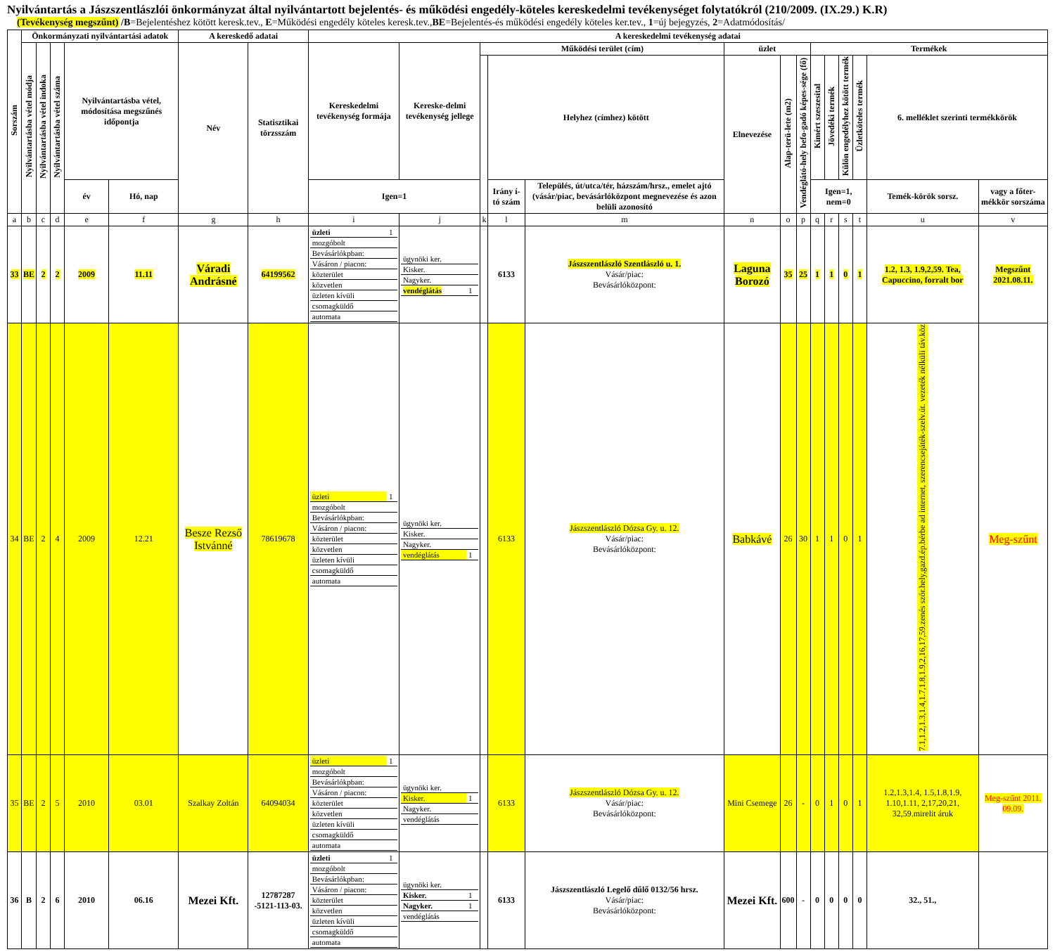Nyilvántartás a Jászszentlászlói önkormányzat által nyilvántartott bejelentés- és működési engedély-köteles kereskedelmi tevékenységet folytatókról (210/2009. (IX.29.) K.R)
(Tevékenység megszűnt) /B=Bejelentéshez kötött keresk.tev., E=Működési engedély köteles keresk.tev.,BE=Bejelentés-és működési engedély köteles ker.tev., 1=új bejegyzés, 2=Adatmódosítás/
| Sorszám | Önkormányzati nyilvántartási adatok | | | | | A kereskedő adatai | | A kereskedelmi tevékenység adatai | | | | | | | | | | | | | |
| --- | --- | --- | --- | --- | --- | --- | --- | --- | --- | --- | --- | --- | --- | --- | --- | --- | --- | --- | --- | --- | --- |
| | Nyilvántartásba vétel módja | Nyilvántartásba vétel indoka | Nyilvántartásba vétel száma | Nyilvántartásba vétel, módosítása megszűnés időpontja | | Név | Statisztikai törzsszám | Kereskedelmi tevékenység formája | Kereske-delmi tevékenység jellege | Működési terület (cím) | | | üzlet | | | Termékek | | | | | |
| | | | | | | | | | | | Helyhez (címhez) kötött | | Elnevezése | Alap-terü-lete (m2) | Vendéglátó-hely befo-gadó képes-sége (fő) | Kimért szeszesital | Jövedéki termék | Külön engedélyhez kötött termék | Üzletköteles termék | 6. melléklet szerinti termékkörök | |
| | | | | év | Hó, nap | | | Igen=1 | | | Irány í-tó szám | Település, út/utca/tér, házszám/hrsz., emelet ajtó (vásár/piac, bevásárlóközpont megnevezése és azon belüli azonosító | | | | Igen=1, nem=0 | | | | Temék-körök sorsz. | vagy a főter-mékkör sorszáma |
| a | b | c | d | e | f | g | h | i | j | k | l | m | n | o | p | q | r | s | t | u | v |
| 33 | BE | 2 | 2 | 2009 | 11.11 | Váradi Andrásné | 64199562 | / üzleti / 1 / / mozgóbolt / / / Bevásárlókpban: / / / Vásáron / piacon: / / / közterület / / / közvetlen / / / üzleten kívüli / / / csomagküldő / / / automata / / | / ügynöki ker. / / / Kisker. / / / Nagyker. / / / vendéglátás / 1 / | | 6133 | Jászszentlászló Szentlászló u. 1. Vásár/piac: Bevásárlóközpont: | Laguna Borozó | 35 | 25 | 1 | 1 | 0 | 1 | 1.2, 1.3, 1.9,2,59. Tea, Capuccino, forralt bor | Megszűnt 2021.08.11. |
| 34 | BE | 2 | 4 | 2009 | 12.21 | Besze Rezső Istvánné | 78619678 | / üzleti / 1 / / mozgóbolt / / / Bevásárlókpban: / / / Vásáron / piacon: / / / közterület / / / közvetlen / / / üzleten kívüli / / / csomagküldő / / / automata / / | / ügynöki ker. / / / Kisker. / / / Nagyker. / / / vendéglátás / 1 / | | 6133 | Jászszentlászló Dózsa Gy. u. 12. Vásár/piac: Bevásárlóközpont: | Babkávé | 26 | 30 | 1 | 1 | 0 | 1 | 7.1,1.2,1.3,1.4,1.7,1.8,1.9,2,16,17,59.zenés szór.hely,gazd.ép.bérbe ad internet, szerencsejáték-szelv.út. vezeték nélküli táv.köz | Meg-szűnt |
| 35 | BE | 2 | 5 | 2010 | 03.01 | Szalkay Zoltán | 64094034 | / üzleti / 1 / / mozgóbolt / / / Bevásárlókpban: / / / Vásáron / piacon: / / / közterület / / / közvetlen / / / üzleten kívüli / / / csomagküldő / / / automata / / | / ügynöki ker. / / / Kisker. / 1 / / Nagyker. / / / vendéglátás / / | | 6133 | Jászszentlászló Dózsa Gy. u. 12. Vásár/piac: Bevásárlóközpont: | Mini Csemege | 26 | - | 0 | 1 | 0 | 1 | 1.2,1.3,1.4, 1.5,1.8,1.9, 1.10,1.11, 2,17,20,21, 32,59.mirelit áruk | Meg-szűnt 2011. 09.09. |
| 36 | B | 2 | 6 | 2010 | 06.16 | Mezei Kft. | 12787287 -5121-113-03. | / üzleti / 1 / / mozgóbolt / / / Bevásárlókpban: / / / Vásáron / piacon: / / / közterület / / / közvetlen / / / üzleten kívüli / / / csomagküldő / / / automata / / | / ügynöki ker. / / / Kisker. / 1 / / Nagyker. / 1 / / vendéglátás / / | | 6133 | Jászszentlászló Legelő dűlő 0132/56 hrsz. Vásár/piac: Bevásárlóközpont: | Mezei Kft. | 600 | - | 0 | 0 | 0 | 0 | 32., 51., | |